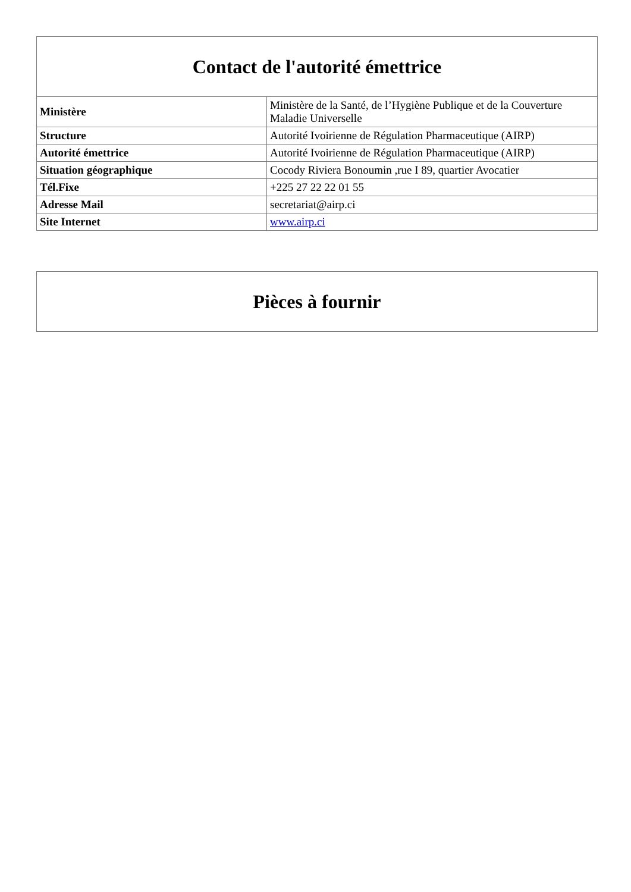| Contact de l'autorité émettrice | |
| --- | --- |
| Ministère | Ministère de la Santé, de l’Hygiène Publique et de la Couverture Maladie Universelle |
| Structure | Autorité Ivoirienne de Régulation Pharmaceutique (AIRP) |
| Autorité émettrice | Autorité Ivoirienne de Régulation Pharmaceutique (AIRP) |
| Situation géographique | Cocody Riviera Bonoumin ,rue I 89, quartier Avocatier |
| Tél.Fixe | +225 27 22 22 01 55 |
| Adresse Mail | secretariat@airp.ci |
| Site Internet | www.airp.ci |
| Pièces à fournir |
| --- |